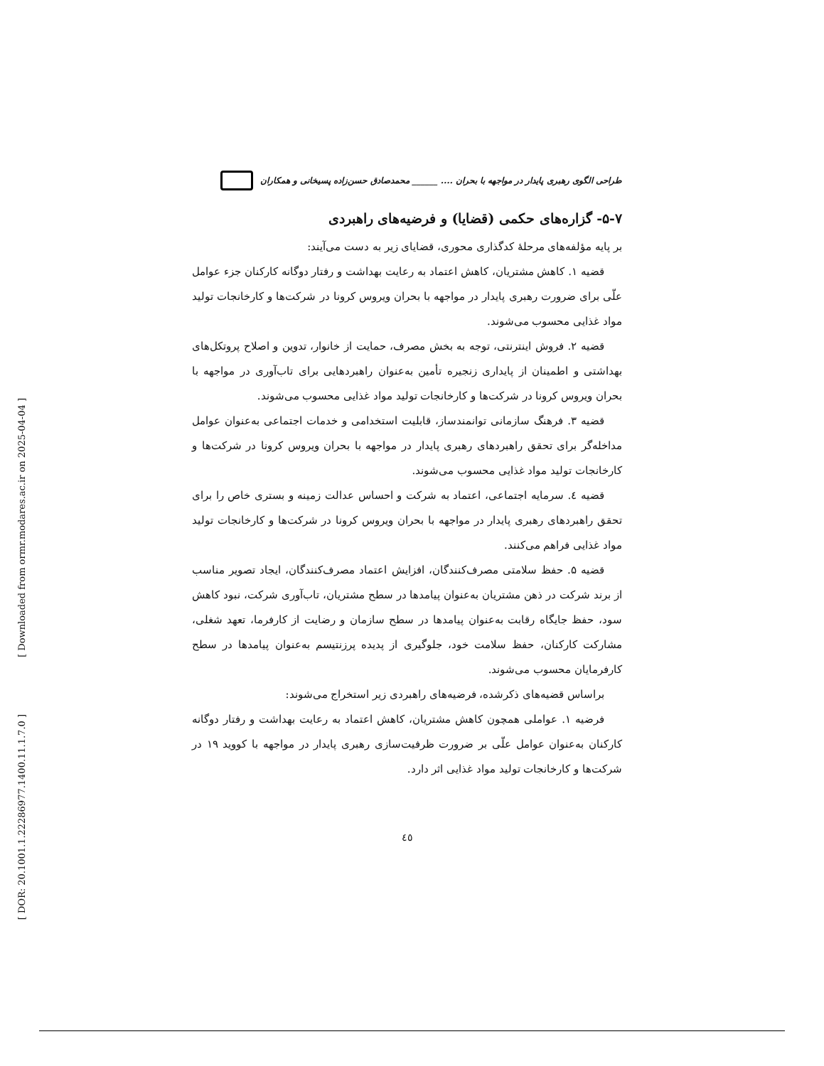[ Downloaded from ormr.modares.ac.ir on 2025-04-04 ]
[ DOR: 20.1001.1.22286977.1400.11.1.7.0 ]
طراحی الگوی رهبری پایدار در مواجهه با بحران .... ______ محمدصادق حسن‌زاده پسیخانی و همکاران
۵-۷- گزاره‌های حکمی (قضایا) و فرضیه‌های راهبردی
بر پایه مؤلفه‌های مرحلهٔ کدگذاری محوری، قضایای زیر به دست می‌آیند:
قضیه ۱. کاهش مشتریان، کاهش اعتماد به رعایت بهداشت و رفتار دوگانه کارکنان جزء عوامل علّی برای ضرورت رهبری پایدار در مواجهه با بحران ویروس کرونا در شرکت‌ها و کارخانجات تولید مواد غذایی محسوب می‌شوند.
قضیه ۲. فروش اینترنتی، توجه به بخش مصرف، حمایت از خانوار، تدوین و اصلاح پروتکل‌های بهداشتی و اطمینان از پایداری زنجیره تأمین به‌عنوان راهبردهایی برای تاب‌آوری در مواجهه با بحران ویروس کرونا در شرکت‌ها و کارخانجات تولید مواد غذایی محسوب می‌شوند.
قضیه ۳. فرهنگ سازمانی توانمندساز، قابلیت استخدامی و خدمات اجتماعی به‌عنوان عوامل مداخله‌گر برای تحقق راهبردهای رهبری پایدار در مواجهه با بحران ویروس کرونا در شرکت‌ها و کارخانجات تولید مواد غذایی محسوب می‌شوند.
قضیه ٤. سرمایه اجتماعی، اعتماد به شرکت و احساس عدالت زمینه و بستری خاص را برای تحقق راهبردهای رهبری پایدار در مواجهه با بحران ویروس کرونا در شرکت‌ها و کارخانجات تولید مواد غذایی فراهم می‌کنند.
قضیه ۵. حفظ سلامتی مصرف‌کنندگان، افزایش اعتماد مصرف‌کنندگان، ایجاد تصویر مناسب از برند شرکت در ذهن مشتریان به‌عنوان پیامدها در سطح مشتریان، تاب‌آوری شرکت، نبود کاهش سود، حفظ جایگاه رقابت به‌عنوان پیامدها در سطح سازمان و رضایت از کارفرما، تعهد شغلی، مشارکت کارکنان، حفظ سلامت خود، جلوگیری از پدیده پرزنتیسم به‌عنوان پیامدها در سطح کارفرمایان محسوب می‌شوند.
براساس قضیه‌های ذکرشده، فرضیه‌های راهبردی زیر استخراج می‌شوند:
فرضیه ۱. عواملی همچون کاهش مشتریان، کاهش اعتماد به رعایت بهداشت و رفتار دوگانه کارکنان به‌عنوان عوامل علّی بر ضرورت ظرفیت‌سازی رهبری پایدار در مواجهه با کووید ۱۹ در شرکت‌ها و کارخانجات تولید مواد غذایی اثر دارد.
٤٥